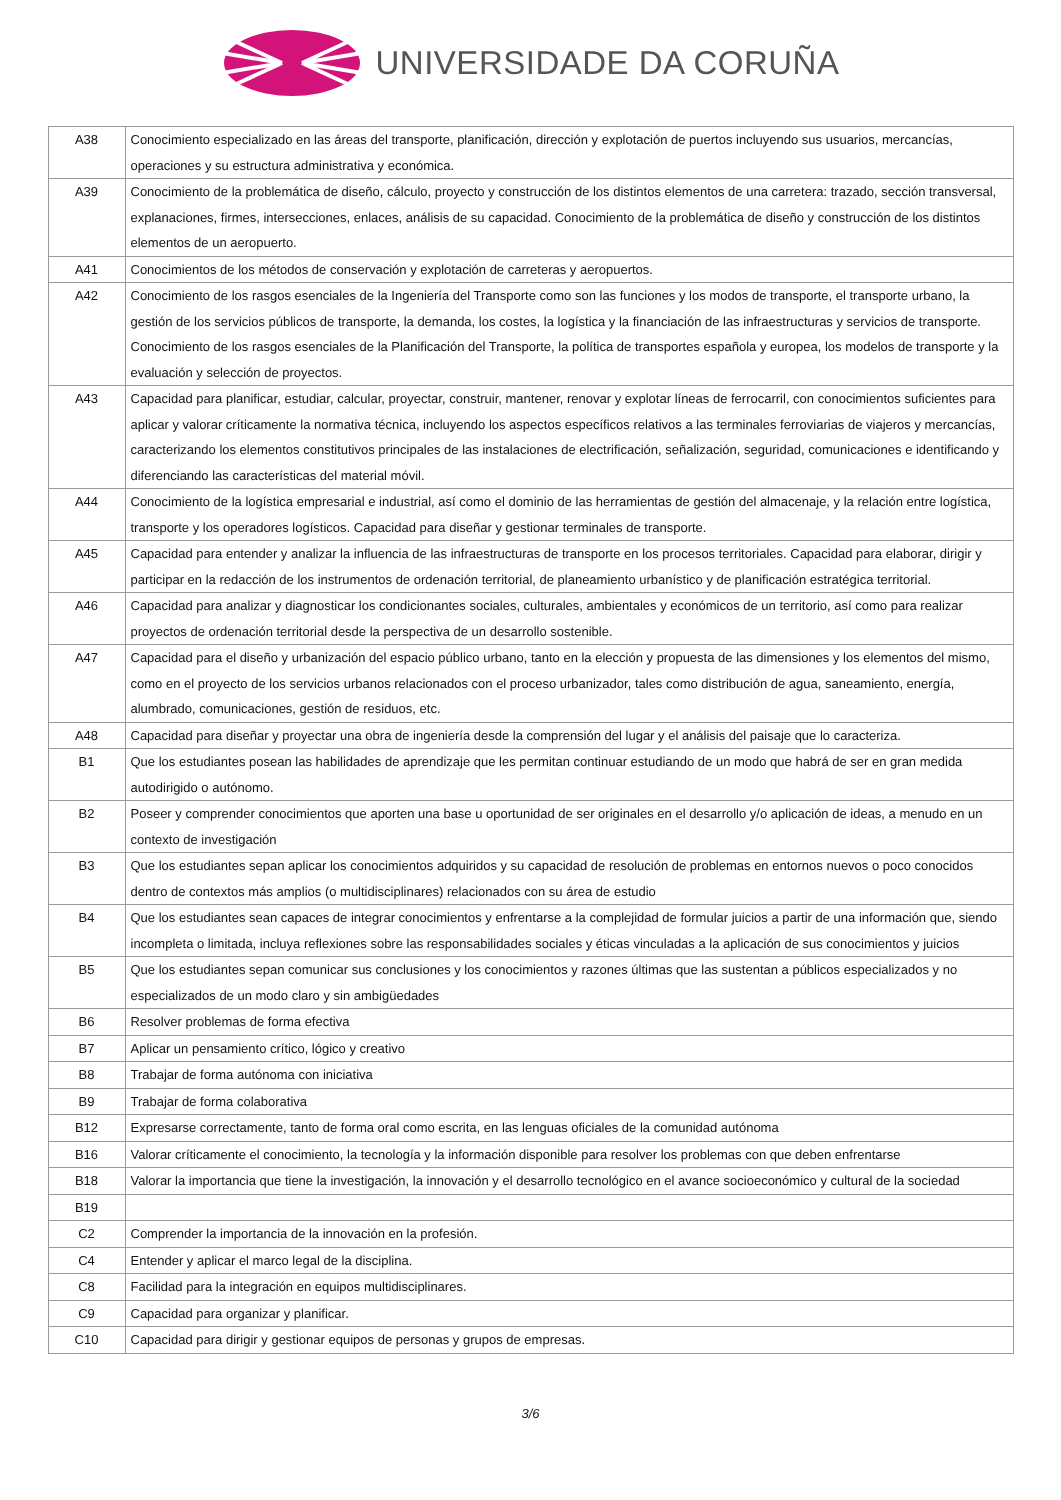UNIVERSIDADE DA CORUÑA
| A38 | Conocimiento especializado en las áreas del transporte, planificación, dirección y explotación de puertos incluyendo sus usuarios, mercancías, operaciones y su estructura administrativa y económica. |
| A39 | Conocimiento de la problemática de diseño, cálculo, proyecto y construcción de los distintos elementos de una carretera: trazado, sección transversal, explanaciones, firmes, intersecciones, enlaces, análisis de su capacidad. Conocimiento de la problemática de diseño y construcción de los distintos elementos de un aeropuerto. |
| A41 | Conocimientos de los métodos de conservación y explotación de carreteras y aeropuertos. |
| A42 | Conocimiento de los rasgos esenciales de la Ingeniería del Transporte como son las funciones y los modos de transporte, el transporte urbano, la gestión de los servicios públicos de transporte, la demanda, los costes, la logística y la financiación de las infraestructuras y servicios de transporte. Conocimiento de los rasgos esenciales de la Planificación del Transporte, la política de transportes española y europea, los modelos de transporte y la evaluación y selección de proyectos. |
| A43 | Capacidad para planificar, estudiar, calcular, proyectar, construir, mantener, renovar y explotar líneas de ferrocarril, con conocimientos suficientes para aplicar y valorar críticamente la normativa técnica, incluyendo los aspectos específicos relativos a las terminales ferroviarias de viajeros y mercancías, caracterizando los elementos constitutivos principales de las instalaciones de electrificación, señalización, seguridad, comunicaciones e identificando y diferenciando las características del material móvil. |
| A44 | Conocimiento de la logística empresarial e industrial, así como el dominio de las herramientas de gestión del almacenaje, y la relación entre logística, transporte y los operadores logísticos. Capacidad para diseñar y gestionar terminales de transporte. |
| A45 | Capacidad para entender y analizar la influencia de las infraestructuras de transporte en los procesos territoriales. Capacidad para elaborar, dirigir y participar en la redacción de los instrumentos de ordenación territorial, de planeamiento urbanístico y de planificación estratégica territorial. |
| A46 | Capacidad para analizar y diagnosticar los condicionantes sociales, culturales, ambientales y económicos de un territorio, así como para realizar proyectos de ordenación territorial desde la perspectiva de un desarrollo sostenible. |
| A47 | Capacidad para el diseño y urbanización del espacio público urbano, tanto en la elección y propuesta de las dimensiones y los elementos del mismo, como en el proyecto de los servicios urbanos relacionados con el proceso urbanizador, tales como distribución de agua, saneamiento, energía, alumbrado, comunicaciones, gestión de residuos, etc. |
| A48 | Capacidad para diseñar y proyectar una obra de ingeniería desde la comprensión del lugar y el análisis del paisaje que lo caracteriza. |
| B1 | Que los estudiantes posean las habilidades de aprendizaje que les permitan continuar estudiando de un modo que habrá de ser en gran medida autodirigido o autónomo. |
| B2 | Poseer y comprender conocimientos que aporten una base u oportunidad de ser originales en el desarrollo y/o aplicación de ideas, a menudo en un contexto de investigación |
| B3 | Que los estudiantes sepan aplicar los conocimientos adquiridos y su capacidad de resolución de problemas en entornos nuevos o poco conocidos dentro de contextos más amplios (o multidisciplinares) relacionados con su área de estudio |
| B4 | Que los estudiantes sean capaces de integrar conocimientos y enfrentarse a la complejidad de formular juicios a partir de una información que, siendo incompleta o limitada, incluya reflexiones sobre las responsabilidades sociales y éticas vinculadas a la aplicación de sus conocimientos y juicios |
| B5 | Que los estudiantes sepan comunicar sus conclusiones y los conocimientos y razones últimas que las sustentan a públicos especializados y no especializados de un modo claro y sin ambigüedades |
| B6 | Resolver problemas de forma efectiva |
| B7 | Aplicar un pensamiento crítico, lógico y creativo |
| B8 | Trabajar de forma autónoma con iniciativa |
| B9 | Trabajar de forma colaborativa |
| B12 | Expresarse correctamente, tanto de forma oral como escrita, en las lenguas oficiales de la comunidad autónoma |
| B16 | Valorar críticamente el conocimiento, la tecnología y la información disponible para resolver los problemas con que deben enfrentarse |
| B18 | Valorar la importancia que tiene la investigación, la innovación y el desarrollo tecnológico en el avance socioeconómico y cultural de la sociedad |
| B19 | |
| C2 | Comprender la importancia de la innovación en la profesión. |
| C4 | Entender y aplicar el marco legal de la disciplina. |
| C8 | Facilidad para la integración en equipos multidisciplinares. |
| C9 | Capacidad para organizar y planificar. |
| C10 | Capacidad para dirigir y gestionar equipos de personas y grupos de empresas. |
3/6